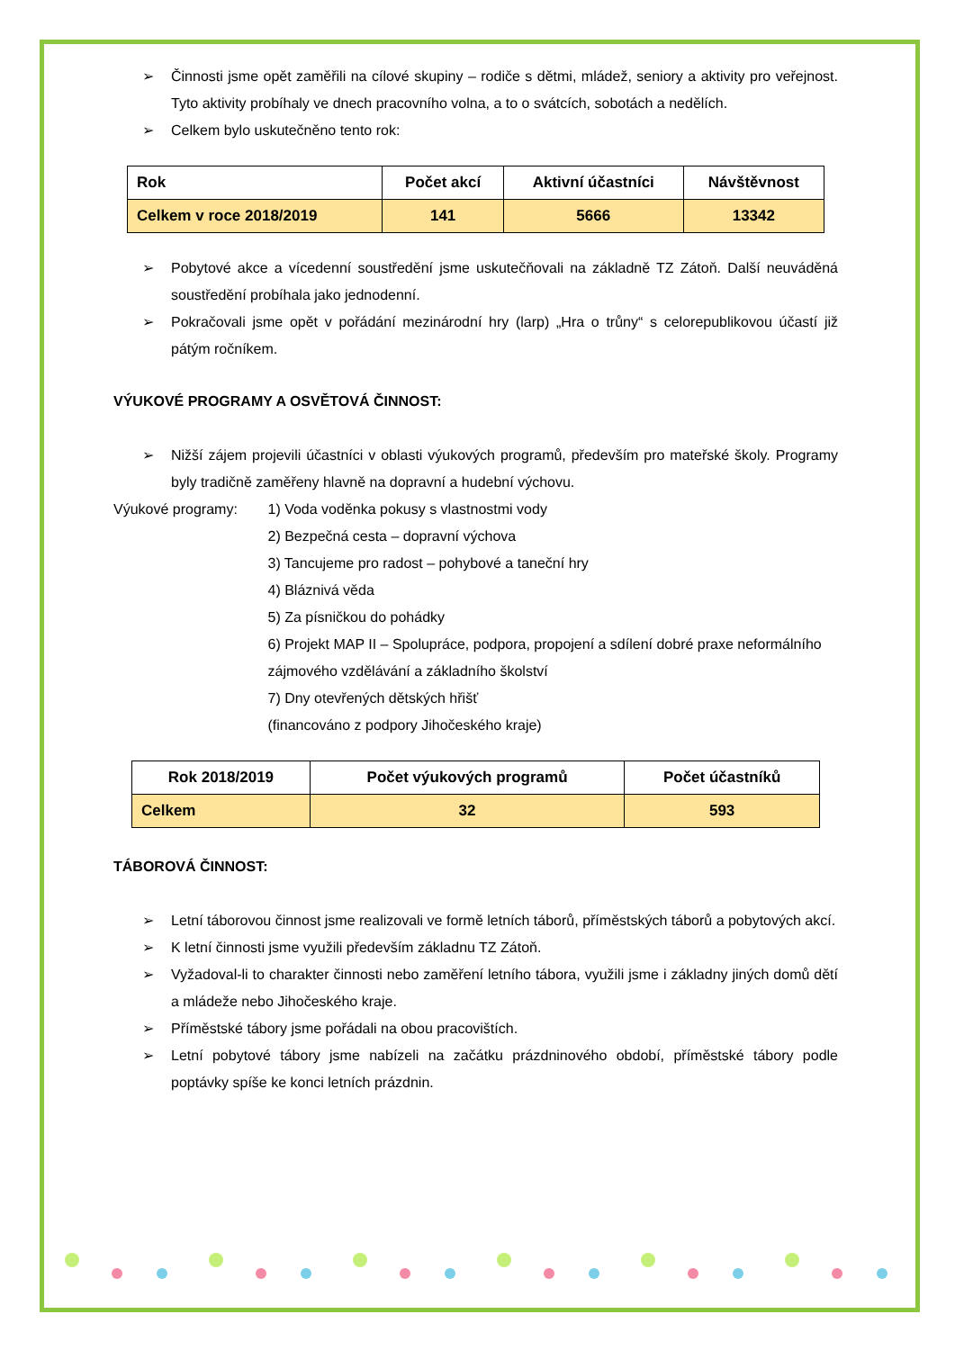➢ Činnosti jsme opět zaměřili na cílové skupiny – rodiče s dětmi, mládež, seniory a aktivity pro veřejnost. Tyto aktivity probíhaly ve dnech pracovního volna, a to o svátcích, sobotách a nedělích.
➢ Celkem bylo uskutečněno tento rok:
| Rok | Počet akcí | Aktivní účastníci | Návštěvnost |
| Celkem v roce 2018/2019 | 141 | 5666 | 13342 |
➢ Pobytové akce a vícedenní soustředění jsme uskutečňovali na základně TZ Zátoň. Další neuváděná soustředění probíhala jako jednodenní.
➢ Pokračovali jsme opět v pořádání mezinárodní hry (larp) „Hra o trůny“ s celorepublikovou účastí již pátým ročníkem.
VÝUKOVÉ PROGRAMY A OSVĚTOVÁ ČINNOST:
➢ Nižší zájem projevili účastníci v oblasti výukových programů, především pro mateřské školy. Programy byly tradičně zaměřeny hlavně na dopravní a hudební výchovu.
Výukové programy: 1) Voda voděnka pokusy s vlastnostmi vody
2) Bezpečná cesta – dopravní výchova
3) Tancujeme pro radost – pohybové a taneční hry
4) Bláznivá věda
5) Za písničkou do pohádky
6) Projekt MAP II – Spolupráce, podpora, propojení a sdílení dobré praxe neformálního zájmového vzdělávání a základního školství
7) Dny otevřených dětských hřišť
(financováno z podpory Jihočeského kraje)
| Rok 2018/2019 | Počet výukových programů | Počet účastníků |
| Celkem | 32 | 593 |
TÁBOROVÁ ČINNOST:
➢ Letní táborovou činnost jsme realizovali ve formě letních táborů, příměstských táborů a pobytových akcí.
➢ K letní činnosti jsme využili především základnu TZ Zátoň.
➢ Vyžadoval-li to charakter činnosti nebo zaměření letního tábora, využili jsme i základny jiných domů dětí a mládeže nebo Jihočeského kraje.
➢ Příměstské tábory jsme pořádali na obou pracovištích.
➢ Letní pobytové tábory jsme nabízeli na začátku prázdninového období, příměstské tábory podle poptávky spíše ke konci letních prázdnin.